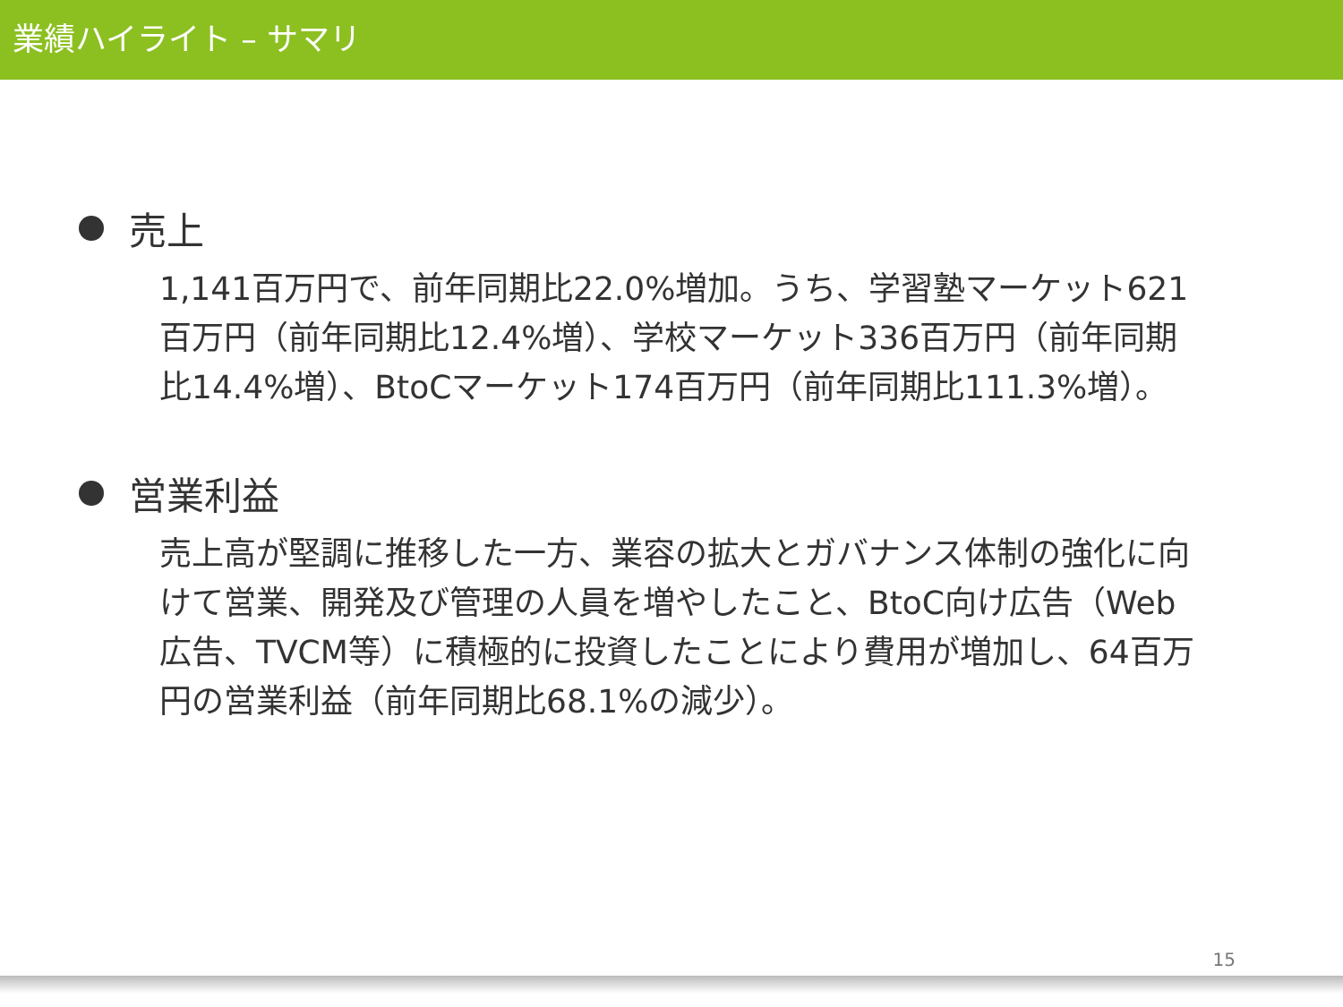業績ハイライト – サマリ
売上
1,141百万円で、前年同期比22.0%増加。うち、学習塾マーケット621百万円（前年同期比12.4%増）、学校マーケット336百万円（前年同期比14.4%増）、BtoCマーケット174百万円（前年同期比111.3%増）。
営業利益
売上高が堅調に推移した一方、業容の拡大とガバナンス体制の強化に向けて営業、開発及び管理の人員を増やしたこと、BtoC向け広告（Web広告、TVCM等）に積極的に投資したことにより費用が増加し、64百万円の営業利益（前年同期比68.1%の減少）。
15